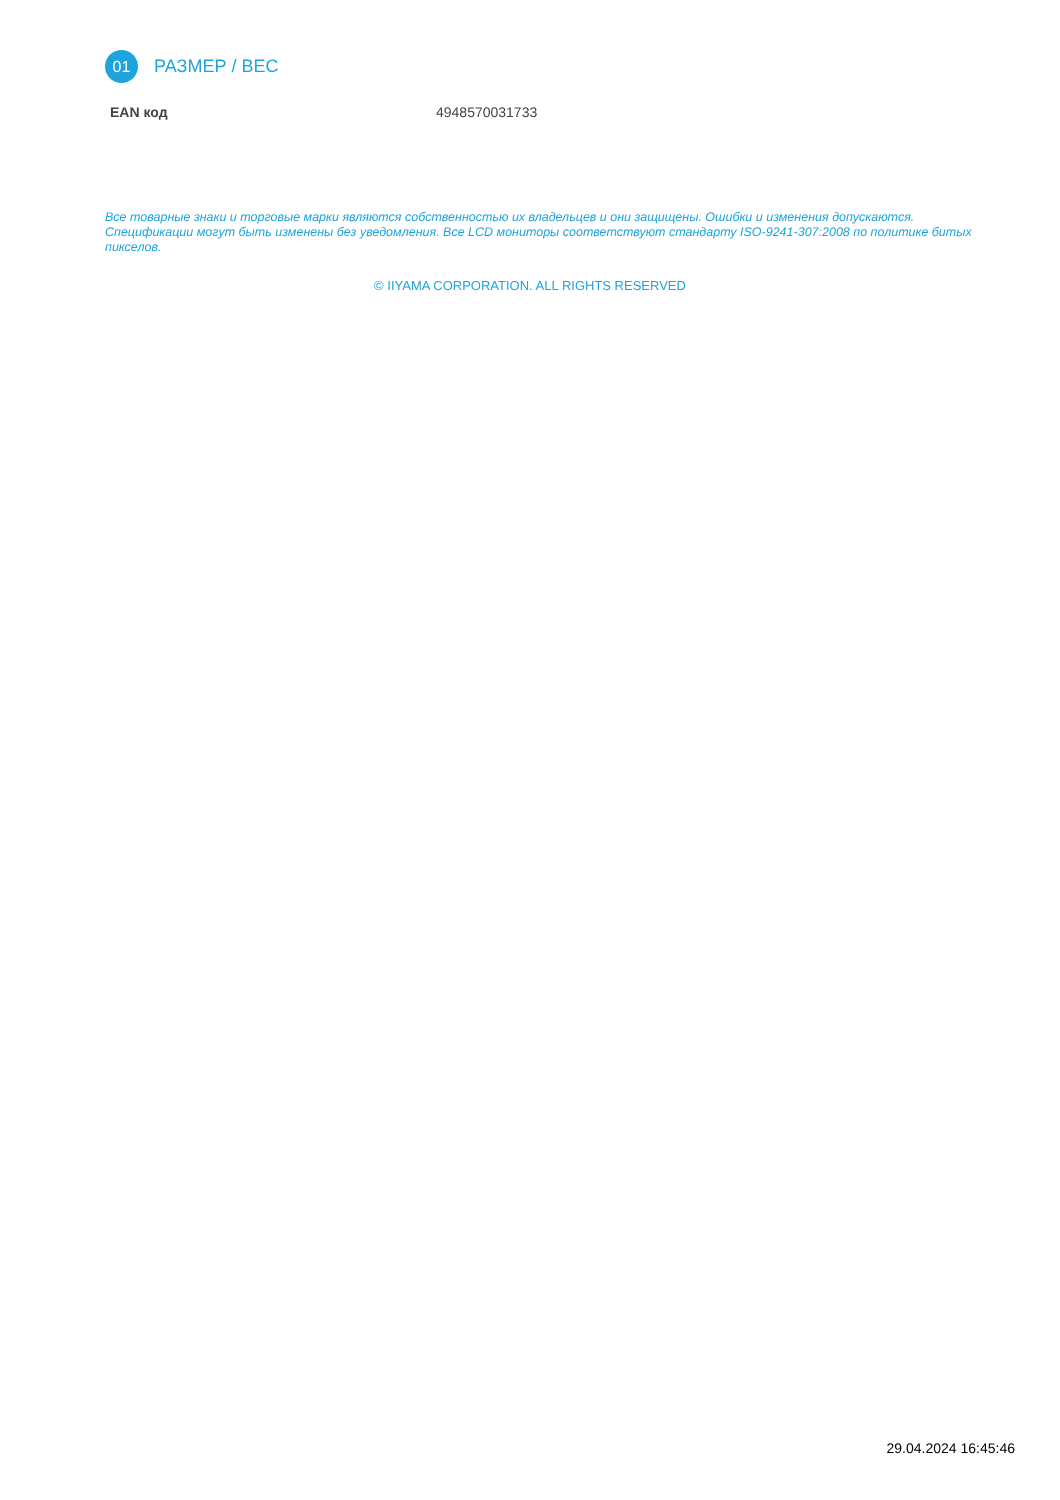01
РАЗМЕР / ВЕС
| EAN код | 4948570031733 |
Все товарные знаки и торговые марки являются собственностью их владельцев и они защищены. Ошибки и изменения допускаются. Спецификации могут быть изменены без уведомления. Все LCD мониторы соответствуют стандарту ISO-9241-307:2008 по политике битых пикселов.
© IIYAMA CORPORATION. ALL RIGHTS RESERVED
29.04.2024 16:45:46